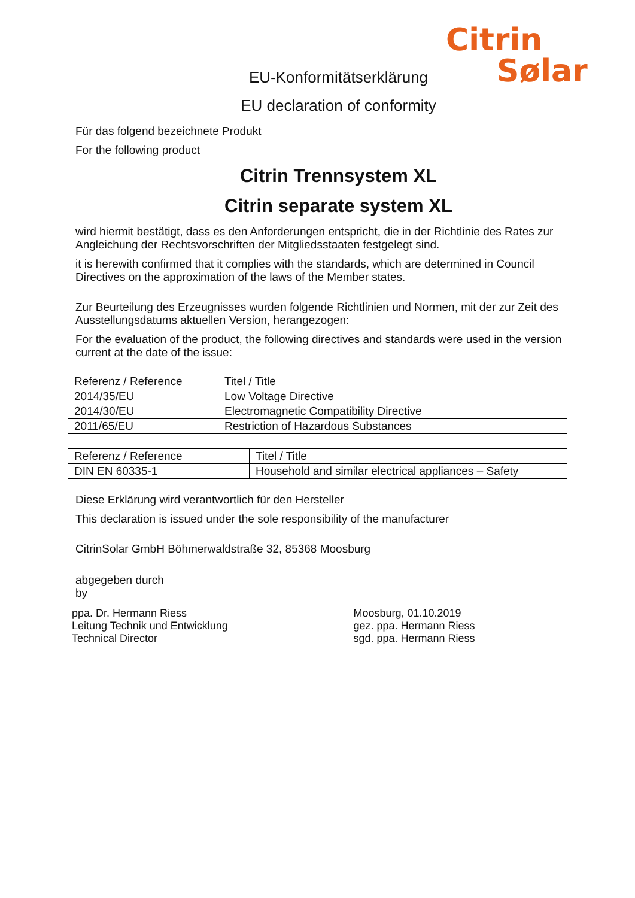Citrin
Sølar
EU-Konformitätserklärung
EU declaration of conformity
Für das folgend bezeichnete Produkt
For the following product
Citrin Trennsystem XL
Citrin separate system XL
wird hiermit bestätigt, dass es den Anforderungen entspricht, die in der Richtlinie des Rates zur Angleichung der Rechtsvorschriften der Mitgliedsstaaten festgelegt sind.
it is herewith confirmed that it complies with the standards, which are determined in Council Directives on the approximation of the laws of the Member states.
Zur Beurteilung des Erzeugnisses wurden folgende Richtlinien und Normen, mit der zur Zeit des Ausstellungsdatums aktuellen Version, herangezogen:
For the evaluation of the product, the following directives and standards were used in the version current at the date of the issue:
| Referenz / Reference | Titel / Title |
| 2014/35/EU | Low Voltage Directive |
| 2014/30/EU | Electromagnetic Compatibility Directive |
| 2011/65/EU | Restriction of Hazardous Substances |
| Referenz / Reference | Titel / Title |
| DIN EN 60335-1 | Household and similar electrical appliances – Safety |
Diese Erklärung wird verantwortlich für den Hersteller
This declaration is issued under the sole responsibility of the manufacturer
CitrinSolar GmbH Böhmerwaldstraße 32, 85368 Moosburg
abgegeben durch
by
ppa. Dr. Hermann Riess
Leitung Technik und Entwicklung
Technical Director
Moosburg, 01.10.2019
gez. ppa. Hermann Riess
sgd. ppa. Hermann Riess